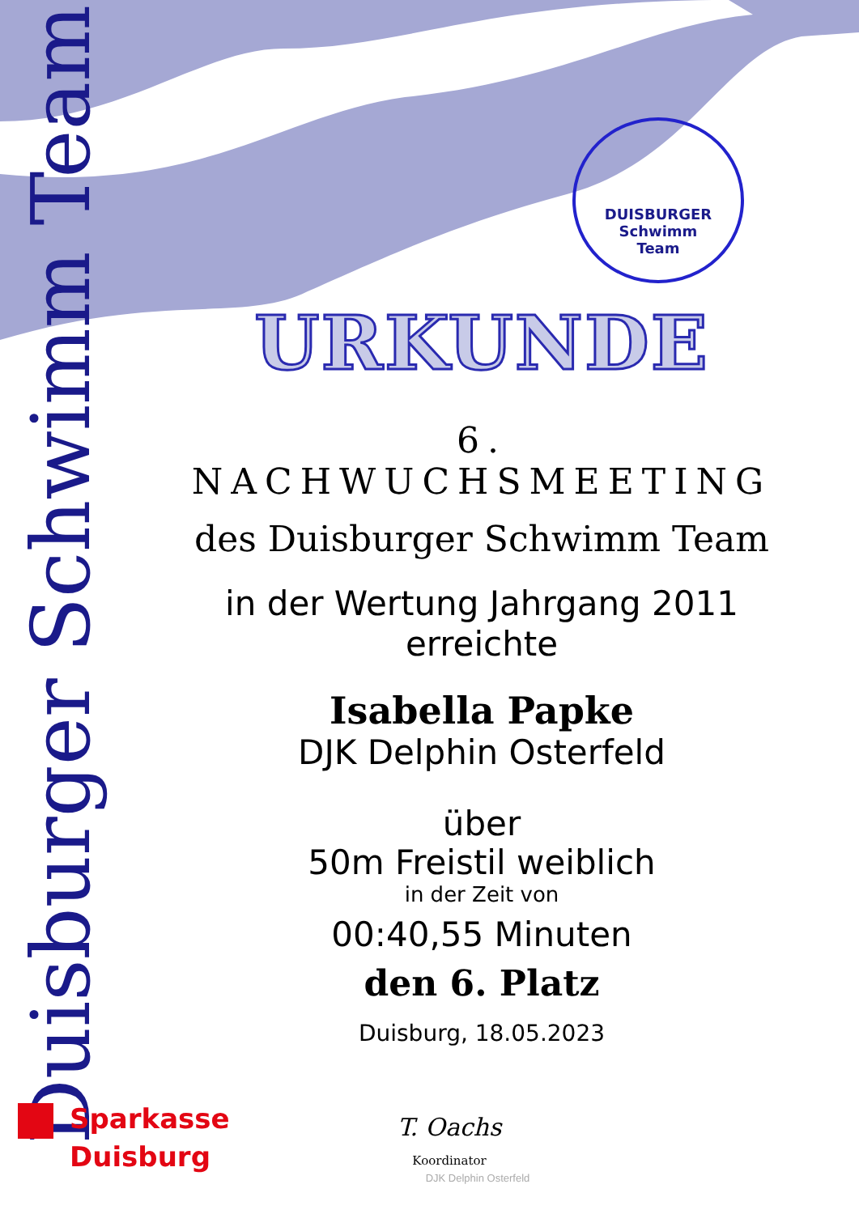Duisburger Schwimm Team
DUISBURGER
Schwimm
Team
URKUNDE
6. NACHWUCHSMEETING
des Duisburger Schwimm Team
in der Wertung Jahrgang 2011
erreichte
Isabella Papke
DJK Delphin Osterfeld
über
50m Freistil weiblich
in der Zeit von
00:40,55 Minuten
den 6. Platz
Duisburg, 18.05.2023
Sparkasse
Duisburg
T. Oachs
Koordinator
DJK Delphin Osterfeld